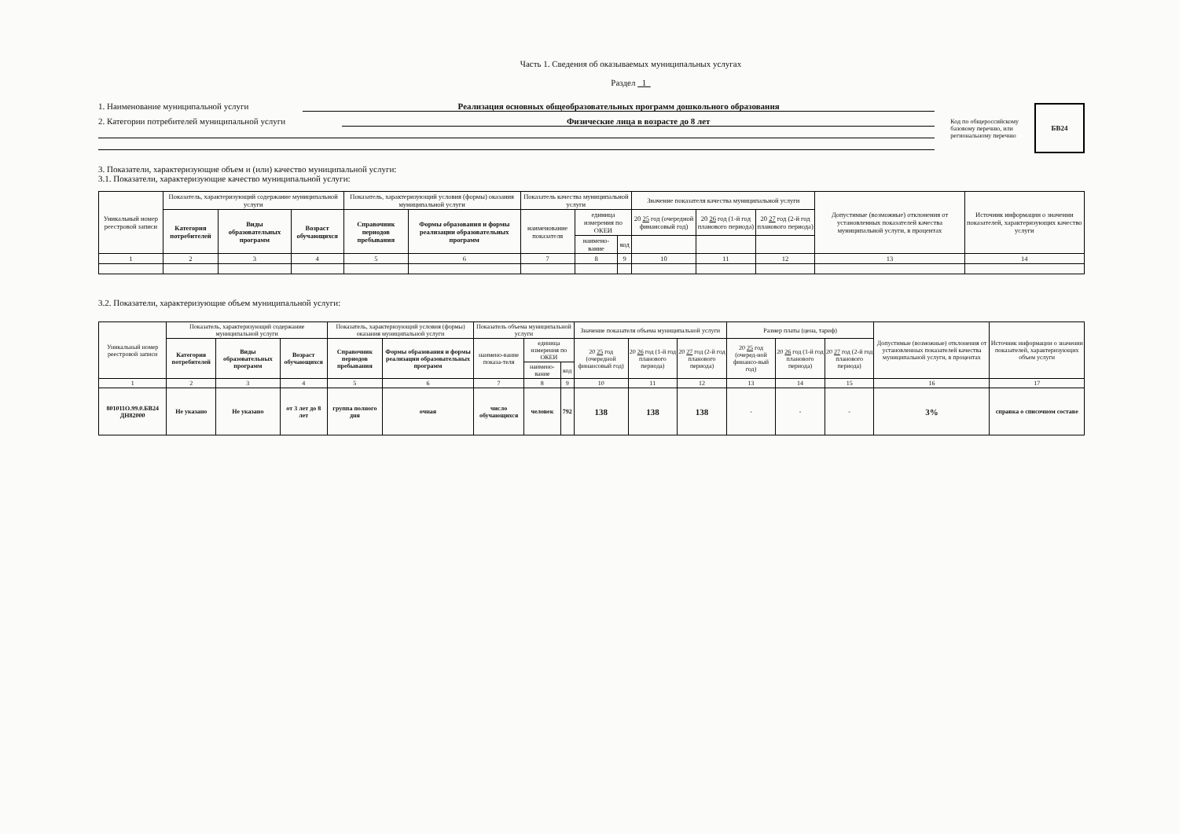Часть 1. Сведения об оказываемых муниципальных услугах
Раздел 1
1. Наименование муниципальной услуги Реализация основных общеобразовательных программ дошкольного образования
2. Категории потребителей муниципальной услуги Физические лица в возрасте до 8 лет
Код по общероссийскому
базовому перечню, или
региональному перечню
БВ24
3. Показатели, характеризующие объем и (или) качество муниципальной услуги:
3.1. Показатели, характеризующие качество муниципальной услуги:
| Уникальный номер реестровой записи | Показатель, характеризующий содержание муниципальной услуги | | | Показатель, характеризующий условия (формы) оказания муниципальной услуги | | Показатель качества муниципальной услуги | | | Значение показателя качества муниципальной услуги | | | Допустимые (возможные) отклонения от установленных показателей качества муниципальной услуги, в процентах | Источник информации о значении показателей, характеризующих качество услуги |
| --- | --- | --- | --- | --- | --- | --- | --- | --- | --- | --- | --- | --- | --- |
| | Категория потребителей | Виды образовательных программ | Возраст обучающихся | Справочник периодов пребывания | Формы образования и формы реализации образовательных программ | наименование показателя | единица измерения по ОКЕИ | | 20 25 год (очередной финансовый год) | 20 26 год (1-й год планового периода) | 20 27 год (2-й год планового периода) | | |
| | | | | | | | наимено-вание | код | | | | | |
| 1 | 2 | 3 | 4 | 5 | 6 | 7 | 8 | 9 | 10 | 11 | 12 | 13 | 14 |
3.2. Показатели, характеризующие объем муниципальной услуги:
| Уникальный номер реестровой записи | Показатель, характеризующий содержание муниципальной услуги | | | Показатель, характеризующий условия (формы) оказания муниципальной услуги | | Показатель объема муниципальной услуги | | | Значение показателя объема муниципальной услуги | | | Размер платы (цена, тариф) | | | Допустимые (возможные) отклонения от установленных показателей качества муниципальной услуги, в процентах | Источник информации о значении показателей, характеризующих объем услуги |
| --- | --- | --- | --- | --- | --- | --- | --- | --- | --- | --- | --- | --- | --- | --- | --- | --- |
| | Категория потребителей | Виды образовательных программ | Возраст обучающихся | Справочник периодов пребывания | Формы образования и формы реализации образовательных программ | наимено-вание показа-теля | единица измерения по ОКЕИ | | 20 25 год (очередной финансовый год) | 20 26 год (1-й год планового периода) | 20 27 год (2-й год планового периода) | 20 25 год (очеред-ной финансо-вый год) | 20 26 год (1-й год планового периода) | 20 27 год (2-й год планового периода) | | |
| | | | | | | | наимено-вание | код | | | | | | | | |
| 1 | 2 | 3 | 4 | 5 | 6 | 7 | 8 | 9 | 10 | 11 | 12 | 13 | 14 | 15 | 16 | 17 |
| 801011О.99.0.БВ24 ДН82000 | Не указано | Не указано | от 3 лет до 8 лет | группа полного дня | очная | число обучающихся | человек | 792 | 138 | 138 | 138 | - | - | - | 3% | справка о списочном составе |